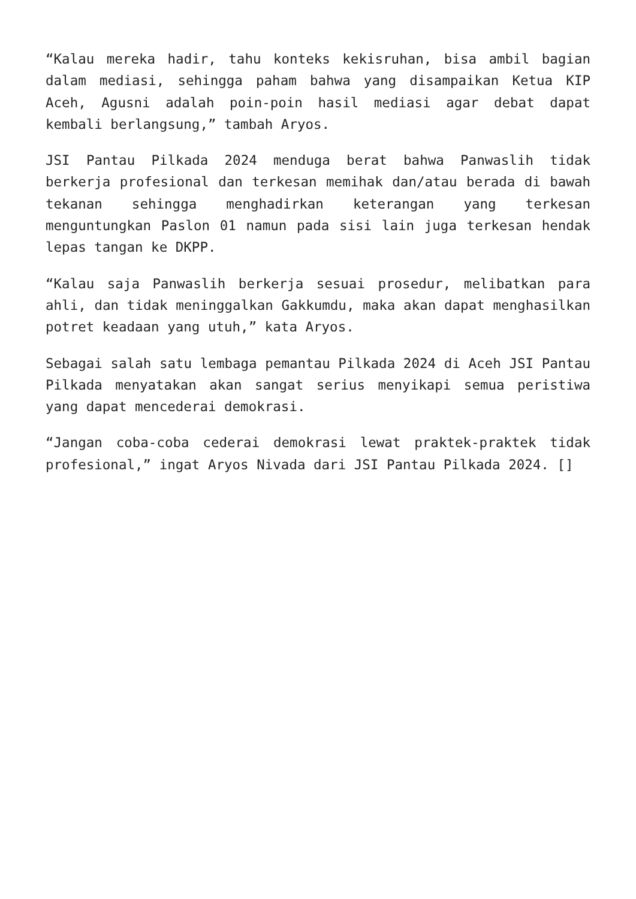“Kalau mereka hadir, tahu konteks kekisruhan, bisa ambil bagian dalam mediasi, sehingga paham bahwa yang disampaikan Ketua KIP Aceh, Agusni adalah poin-poin hasil mediasi agar debat dapat kembali berlangsung,” tambah Aryos.
JSI Pantau Pilkada 2024 menduga berat bahwa Panwaslih tidak berkerja profesional dan terkesan memihak dan/atau berada di bawah tekanan sehingga menghadirkan keterangan yang terkesan menguntungkan Paslon 01 namun pada sisi lain juga terkesan hendak lepas tangan ke DKPP.
“Kalau saja Panwaslih berkerja sesuai prosedur, melibatkan para ahli, dan tidak meninggalkan Gakkumdu, maka akan dapat menghasilkan potret keadaan yang utuh,” kata Aryos.
Sebagai salah satu lembaga pemantau Pilkada 2024 di Aceh JSI Pantau Pilkada menyatakan akan sangat serius menyikapi semua peristiwa yang dapat mencederai demokrasi.
“Jangan coba-coba cederai demokrasi lewat praktek-praktek tidak profesional,” ingat Aryos Nivada dari JSI Pantau Pilkada 2024. []